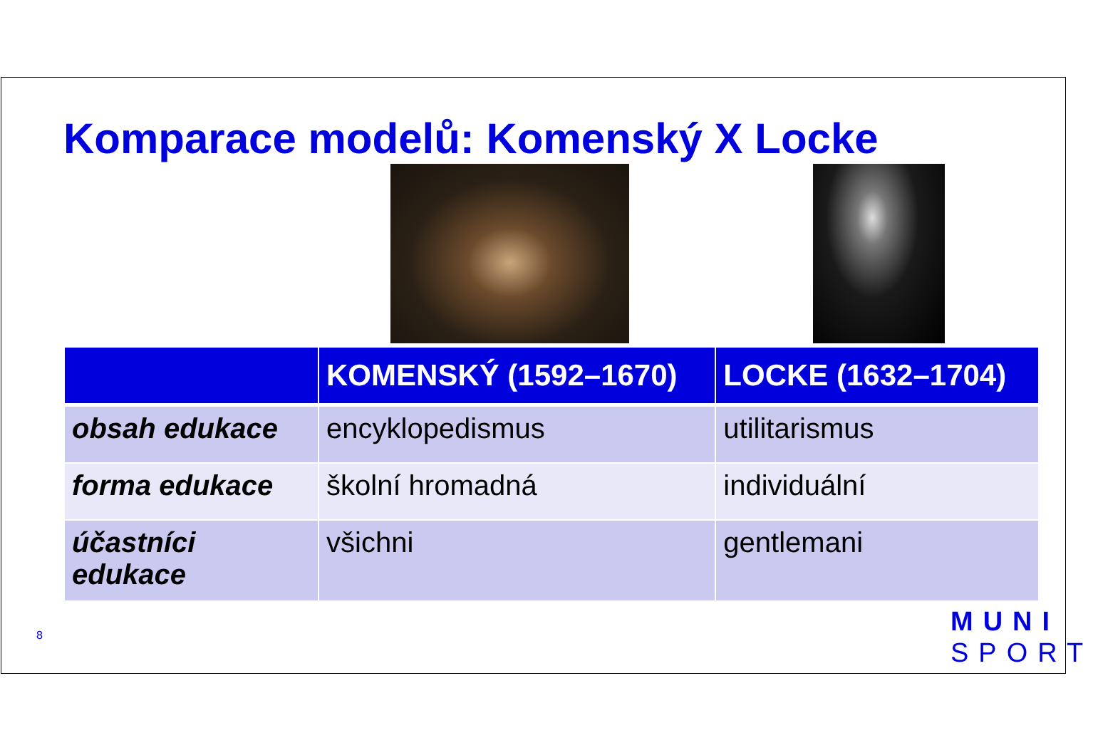Komparace modelů: Komenský X Locke
| | KOMENSKÝ (1592–1670) | LOCKE (1632–1704) |
| --- | --- | --- |
| obsah edukace | encyklopedismus | utilitarismus |
| forma edukace | školní hromadná | individuální |
| účastníci edukace | všichni | gentlemani |
8
MUNI
SPORT